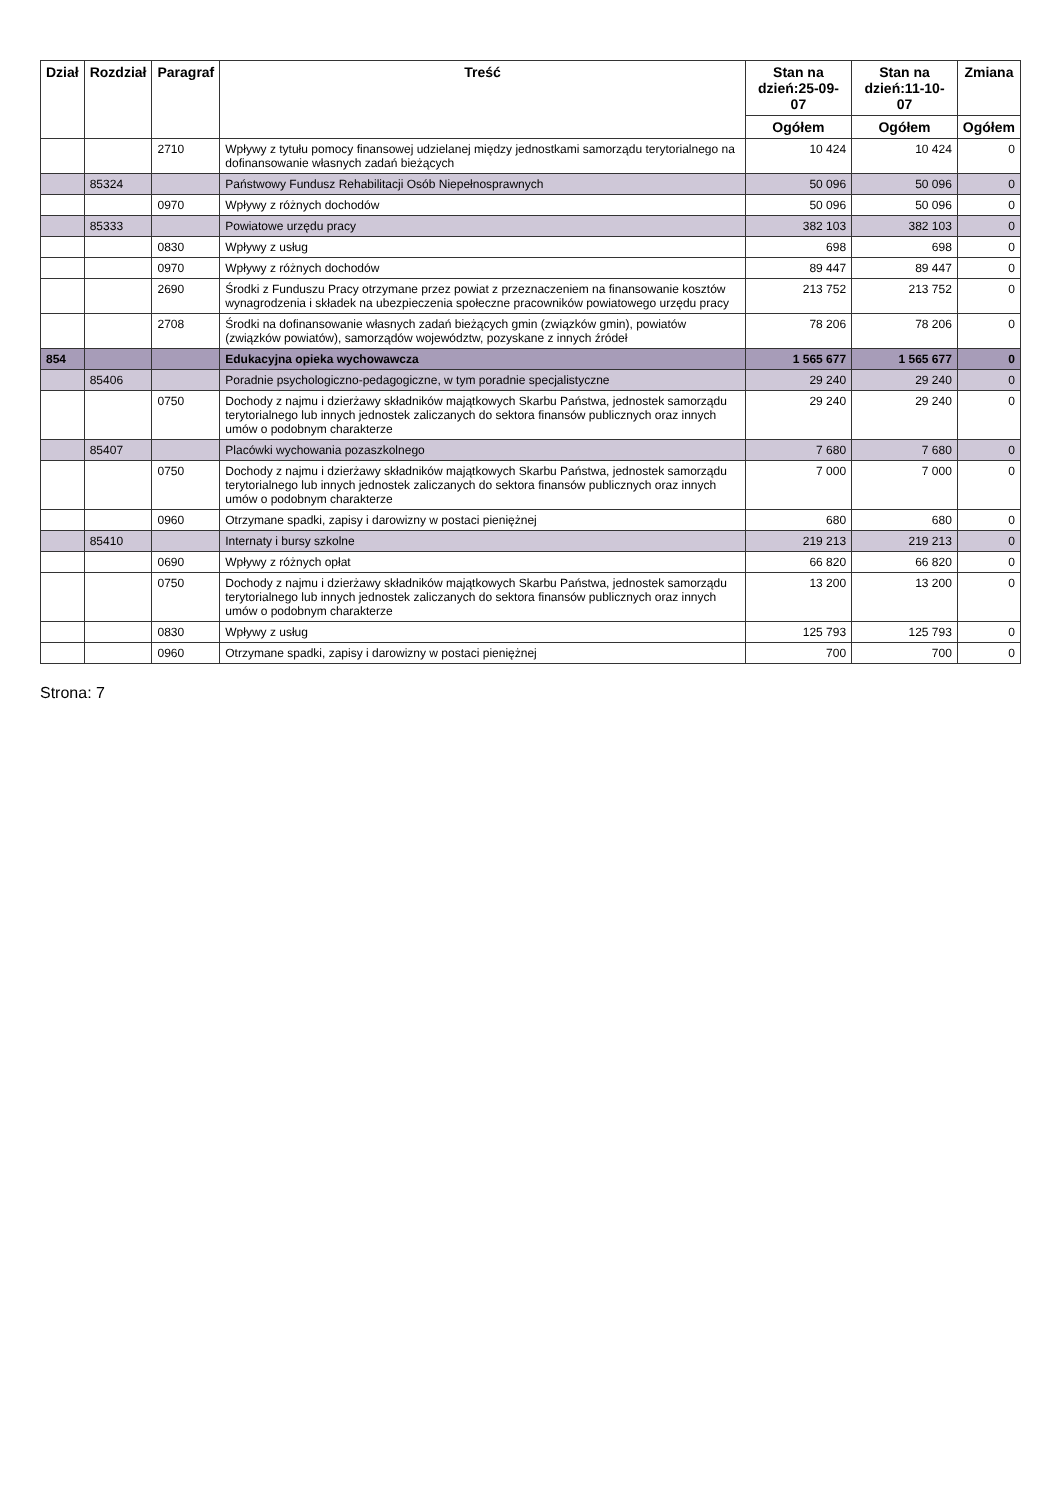| Dział | Rozdział | Paragraf | Treść | Stan na dzień:25-09-07 | Stan na dzień:11-10-07 | Zmiana |
| --- | --- | --- | --- | --- | --- | --- |
| | | | | Ogółem | Ogółem | Ogółem |
| | | 2710 | Wpływy z tytułu pomocy finansowej udzielanej między jednostkami samorządu terytorialnego na dofinansowanie własnych zadań bieżących | 10 424 | 10 424 | 0 |
| | 85324 | | Państwowy Fundusz Rehabilitacji Osób Niepełnosprawnych | 50 096 | 50 096 | 0 |
| | | 0970 | Wpływy z różnych dochodów | 50 096 | 50 096 | 0 |
| | 85333 | | Powiatowe urzędu pracy | 382 103 | 382 103 | 0 |
| | | 0830 | Wpływy z usług | 698 | 698 | 0 |
| | | 0970 | Wpływy z różnych dochodów | 89 447 | 89 447 | 0 |
| | | 2690 | Środki z Funduszu Pracy otrzymane przez powiat z przeznaczeniem na finansowanie kosztów wynagrodzenia i składek na ubezpieczenia społeczne pracowników powiatowego urzędu pracy | 213 752 | 213 752 | 0 |
| | | 2708 | Środki na dofinansowanie własnych zadań bieżących gmin (związków gmin), powiatów (związków powiatów), samorządów województw, pozyskane z innych źródeł | 78 206 | 78 206 | 0 |
| 854 | | | Edukacyjna opieka wychowawcza | 1 565 677 | 1 565 677 | 0 |
| | 85406 | | Poradnie psychologiczno-pedagogiczne, w tym poradnie specjalistyczne | 29 240 | 29 240 | 0 |
| | | 0750 | Dochody z najmu i dzierżawy składników majątkowych Skarbu Państwa, jednostek samorządu terytorialnego lub innych jednostek zaliczanych do sektora finansów publicznych oraz innych umów o podobnym charakterze | 29 240 | 29 240 | 0 |
| | 85407 | | Placówki wychowania pozaszkolnego | 7 680 | 7 680 | 0 |
| | | 0750 | Dochody z najmu i dzierżawy składników majątkowych Skarbu Państwa, jednostek samorządu terytorialnego lub innych jednostek zaliczanych do sektora finansów publicznych oraz innych umów o podobnym charakterze | 7 000 | 7 000 | 0 |
| | | 0960 | Otrzymane spadki, zapisy i darowizny w postaci pieniężnej | 680 | 680 | 0 |
| | 85410 | | Internaty i bursy szkolne | 219 213 | 219 213 | 0 |
| | | 0690 | Wpływy z różnych opłat | 66 820 | 66 820 | 0 |
| | | 0750 | Dochody z najmu i dzierżawy składników majątkowych Skarbu Państwa, jednostek samorządu terytorialnego lub innych jednostek zaliczanych do sektora finansów publicznych oraz innych umów o podobnym charakterze | 13 200 | 13 200 | 0 |
| | | 0830 | Wpływy z usług | 125 793 | 125 793 | 0 |
| | | 0960 | Otrzymane spadki, zapisy i darowizny w postaci pieniężnej | 700 | 700 | 0 |
Strona: 7